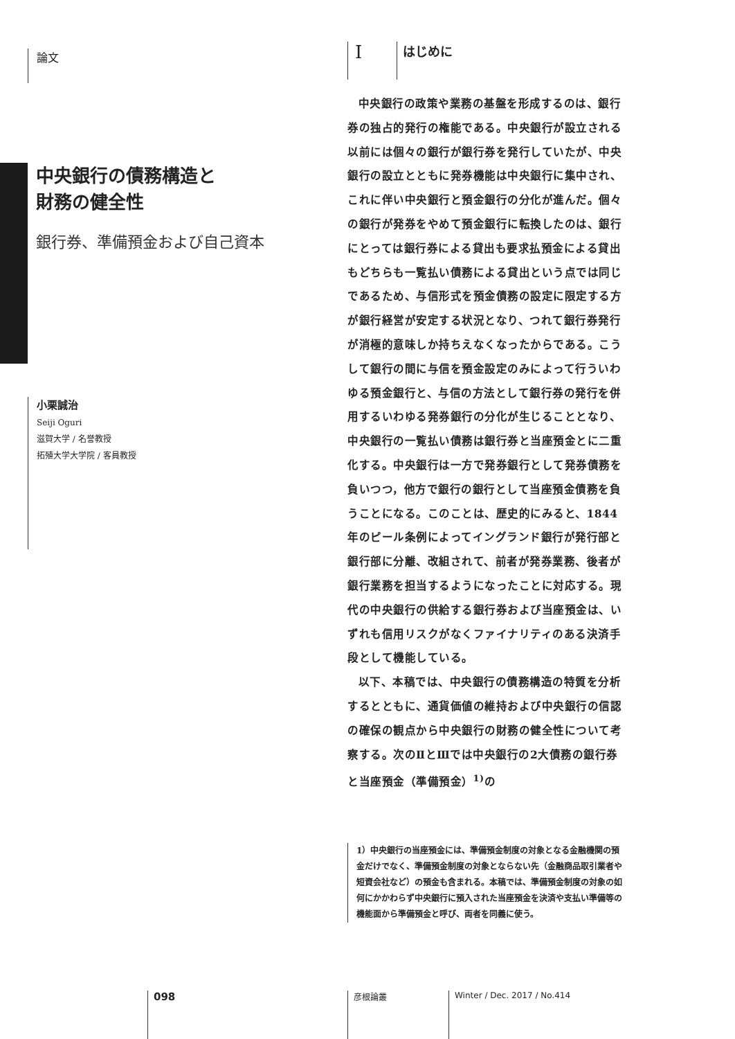論文
中央銀行の債務構造と
財務の健全性
銀行券、準備預金および自己資本
小栗誠治
Seiji Oguri
滋賀大学 / 名誉教授
拓殖大学大学院 / 客員教授
Iはじめに
中央銀行の政策や業務の基盤を形成するのは、銀行券の独占的発行の権能である。中央銀行が設立される以前には個々の銀行が銀行券を発行していたが、中央銀行の設立とともに発券機能は中央銀行に集中され、これに伴い中央銀行と預金銀行の分化が進んだ。個々の銀行が発券をやめて預金銀行に転換したのは、銀行にとっては銀行券による貸出も要求払預金による貸出もどちらも一覧払い債務による貸出という点では同じであるため、与信形式を預金債務の設定に限定する方が銀行経営が安定する状況となり、つれて銀行券発行が消極的意味しか持ちえなくなったからである。こうして銀行の間に与信を預金設定のみによって行ういわゆる預金銀行と、与信の方法として銀行券の発行を併用するいわゆる発券銀行の分化が生じることとなり、中央銀行の一覧払い債務は銀行券と当座預金とに二重化する。中央銀行は一方で発券銀行として発券債務を負いつつ，他方で銀行の銀行として当座預金債務を負うことになる。このことは、歴史的にみると、1844年のピール条例によってイングランド銀行が発行部と銀行部に分離、改組されて、前者が発券業務、後者が銀行業務を担当するようになったことに対応する。現代の中央銀行の供給する銀行券および当座預金は、いずれも信用リスクがなくファイナリティのある決済手段として機能している。
以下、本稿では、中央銀行の債務構造の特質を分析するとともに、通貨価値の維持および中央銀行の信認の確保の観点から中央銀行の財務の健全性について考察する。次のⅡとⅢでは中央銀行の2大債務の銀行券と当座預金（準備預金）<sup>1)</sup>の
1）中央銀行の当座預金には、準備預金制度の対象となる金融機関の預金だけでなく、準備預金制度の対象とならない先（金融商品取引業者や短資会社など）の預金も含まれる。本稿では、準備預金制度の対象の如何にかかわらず中央銀行に預入された当座預金を決済や支払い準備等の機能面から準備預金と呼び、両者を同義に使う。
098 彦根論叢 Winter / Dec. 2017 / No.414